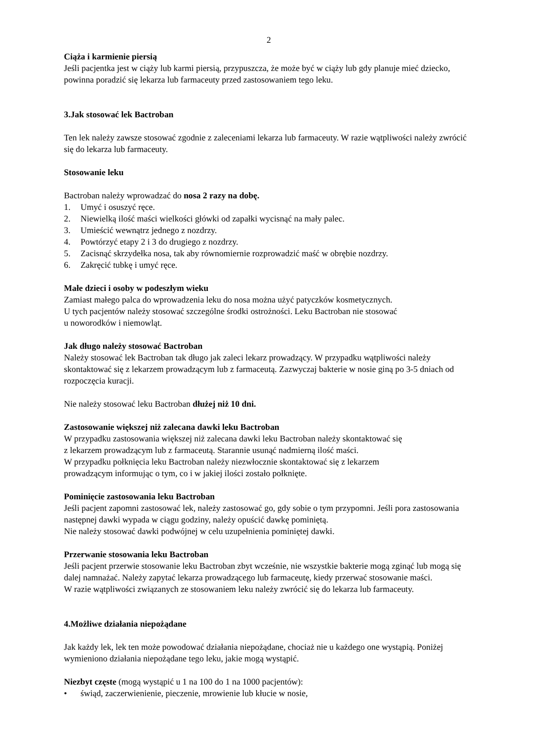2
Ciąża i karmienie piersią
Jeśli pacjentka jest w ciąży lub karmi piersią, przypuszcza, że może być w ciąży lub gdy planuje mieć dziecko, powinna poradzić się lekarza lub farmaceuty przed zastosowaniem tego leku.
3. Jak stosować lek Bactroban
Ten lek należy zawsze stosować zgodnie z zaleceniami lekarza lub farmaceuty. W razie wątpliwości należy zwrócić się do lekarza lub farmaceuty.
Stosowanie leku
Bactroban należy wprowadzać do nosa 2 razy na dobę.
1. Umyć i osuszyć ręce.
2. Niewielką ilość maści wielkości główki od zapałki wycisnąć na mały palec.
3. Umieścić wewnątrz jednego z nozdrzy.
4. Powtórzyć etapy 2 i 3 do drugiego z nozdrzy.
5. Zacisnąć skrzydełka nosa, tak aby równomiernie rozprowadzić maść w obrębie nozdrzy.
6. Zakręcić tubkę i umyć ręce.
Małe dzieci i osoby w podeszłym wieku
Zamiast małego palca do wprowadzenia leku do nosa można użyć patyczków kosmetycznych.
U tych pacjentów należy stosować szczególne środki ostrożności. Leku Bactroban nie stosować
u noworodków i niemowląt.
Jak długo należy stosować Bactroban
Należy stosować lek Bactroban tak długo jak zaleci lekarz prowadzący. W przypadku wątpliwości należy skontaktować się z lekarzem prowadzącym lub z farmaceutą. Zazwyczaj bakterie w nosie giną po 3-5 dniach od rozpoczęcia kuracji.
Nie należy stosować leku Bactroban dłużej niż 10 dni.
Zastosowanie większej niż zalecana dawki leku Bactroban
W przypadku zastosowania większej niż zalecana dawki leku Bactroban należy skontaktować się
z lekarzem prowadzącym lub z farmaceutą. Starannie usunąć nadmierną ilość maści.
W przypadku połknięcia leku Bactroban należy niezwłocznie skontaktować się z lekarzem
prowadzącym informując o tym, co i w jakiej ilości zostało połknięte.
Pominięcie zastosowania leku Bactroban
Jeśli pacjent zapomni zastosować lek, należy zastosować go, gdy sobie o tym przypomni. Jeśli pora zastosowania następnej dawki wypada w ciągu godziny, należy opuścić dawkę pominiętą.
Nie należy stosować dawki podwójnej w celu uzupełnienia pominiętej dawki.
Przerwanie stosowania leku Bactroban
Jeśli pacjent przerwie stosowanie leku Bactroban zbyt wcześnie, nie wszystkie bakterie mogą zginąć lub mogą się dalej namnażać. Należy zapytać lekarza prowadzącego lub farmaceutę, kiedy przerwać stosowanie maści.
W razie wątpliwości związanych ze stosowaniem leku należy zwrócić się do lekarza lub farmaceuty.
4. Możliwe działania niepożądane
Jak każdy lek, lek ten może powodować działania niepożądane, chociaż nie u każdego one wystąpią. Poniżej wymieniono działania niepożądane tego leku, jakie mogą wystąpić.
Niezbyt częste (mogą wystąpić u 1 na 100 do 1 na 1000 pacjentów):
• świąd, zaczerwienienie, pieczenie, mrowienie lub kłucie w nosie,